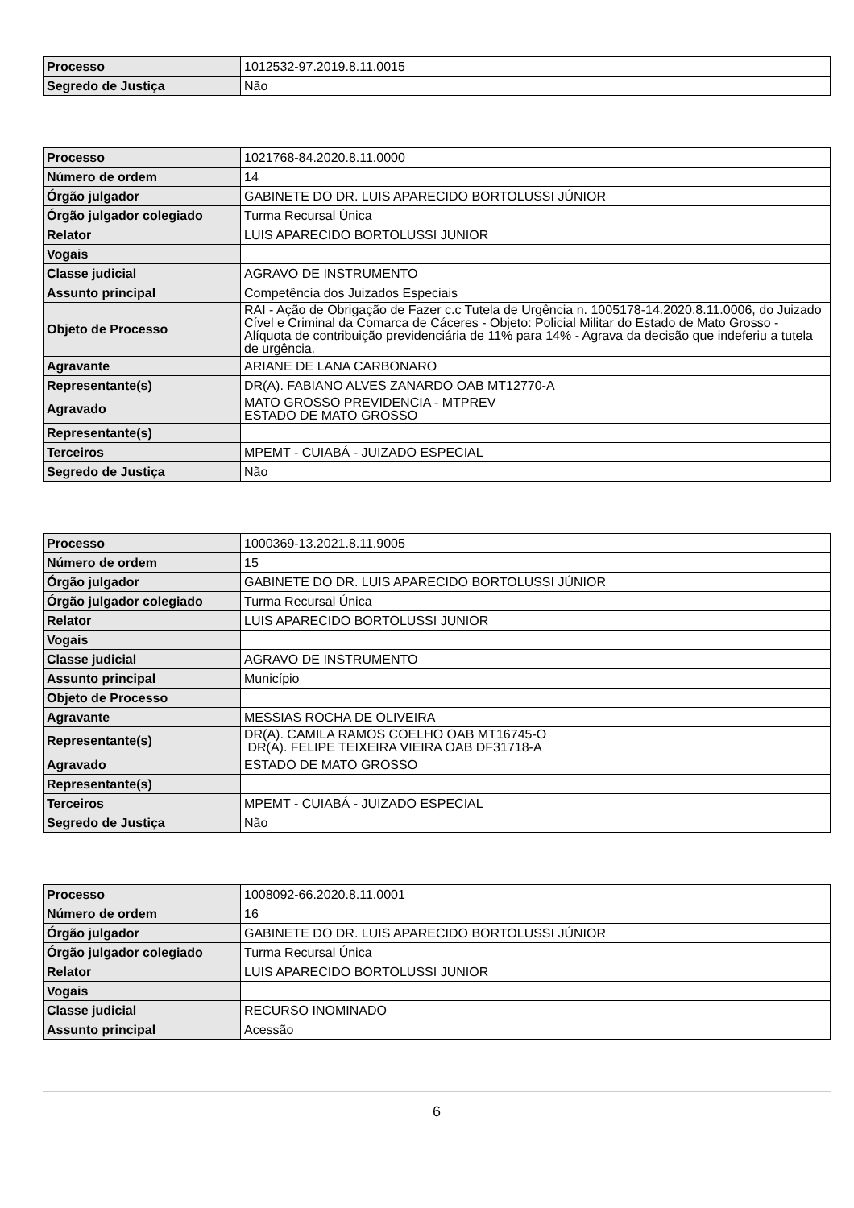| Processo | 1012532-97.2019.8.11.0015 |
| Segredo de Justiça | Não |
| Processo | 1021768-84.2020.8.11.0000 |
| Número de ordem | 14 |
| Órgão julgador | GABINETE DO DR. LUIS APARECIDO BORTOLUSSI JÚNIOR |
| Órgão julgador colegiado | Turma Recursal Única |
| Relator | LUIS APARECIDO BORTOLUSSI JUNIOR |
| Vogais | |
| Classe judicial | AGRAVO DE INSTRUMENTO |
| Assunto principal | Competência dos Juizados Especiais |
| Objeto de Processo | RAI - Ação de Obrigação de Fazer c.c Tutela de Urgência n. 1005178-14.2020.8.11.0006, do Juizado Cível e Criminal da Comarca de Cáceres - Objeto: Policial Militar do Estado de Mato Grosso - Alíquota de contribuição previdenciária de 11% para 14% - Agrava da decisão que indeferiu a tutela de urgência. |
| Agravante | ARIANE DE LANA CARBONARO |
| Representante(s) | DR(A). FABIANO ALVES ZANARDO OAB MT12770-A |
| Agravado | MATO GROSSO PREVIDENCIA - MTPREV ESTADO DE MATO GROSSO |
| Representante(s) | |
| Terceiros | MPEMT - CUIABÁ - JUIZADO ESPECIAL |
| Segredo de Justiça | Não |
| Processo | 1000369-13.2021.8.11.9005 |
| Número de ordem | 15 |
| Órgão julgador | GABINETE DO DR. LUIS APARECIDO BORTOLUSSI JÚNIOR |
| Órgão julgador colegiado | Turma Recursal Única |
| Relator | LUIS APARECIDO BORTOLUSSI JUNIOR |
| Vogais | |
| Classe judicial | AGRAVO DE INSTRUMENTO |
| Assunto principal | Município |
| Objeto de Processo | |
| Agravante | MESSIAS ROCHA DE OLIVEIRA |
| Representante(s) | DR(A). CAMILA RAMOS COELHO OAB MT16745-O DR(A). FELIPE TEIXEIRA VIEIRA OAB DF31718-A |
| Agravado | ESTADO DE MATO GROSSO |
| Representante(s) | |
| Terceiros | MPEMT - CUIABÁ - JUIZADO ESPECIAL |
| Segredo de Justiça | Não |
| Processo | 1008092-66.2020.8.11.0001 |
| Número de ordem | 16 |
| Órgão julgador | GABINETE DO DR. LUIS APARECIDO BORTOLUSSI JÚNIOR |
| Órgão julgador colegiado | Turma Recursal Única |
| Relator | LUIS APARECIDO BORTOLUSSI JUNIOR |
| Vogais | |
| Classe judicial | RECURSO INOMINADO |
| Assunto principal | Acessão |
6